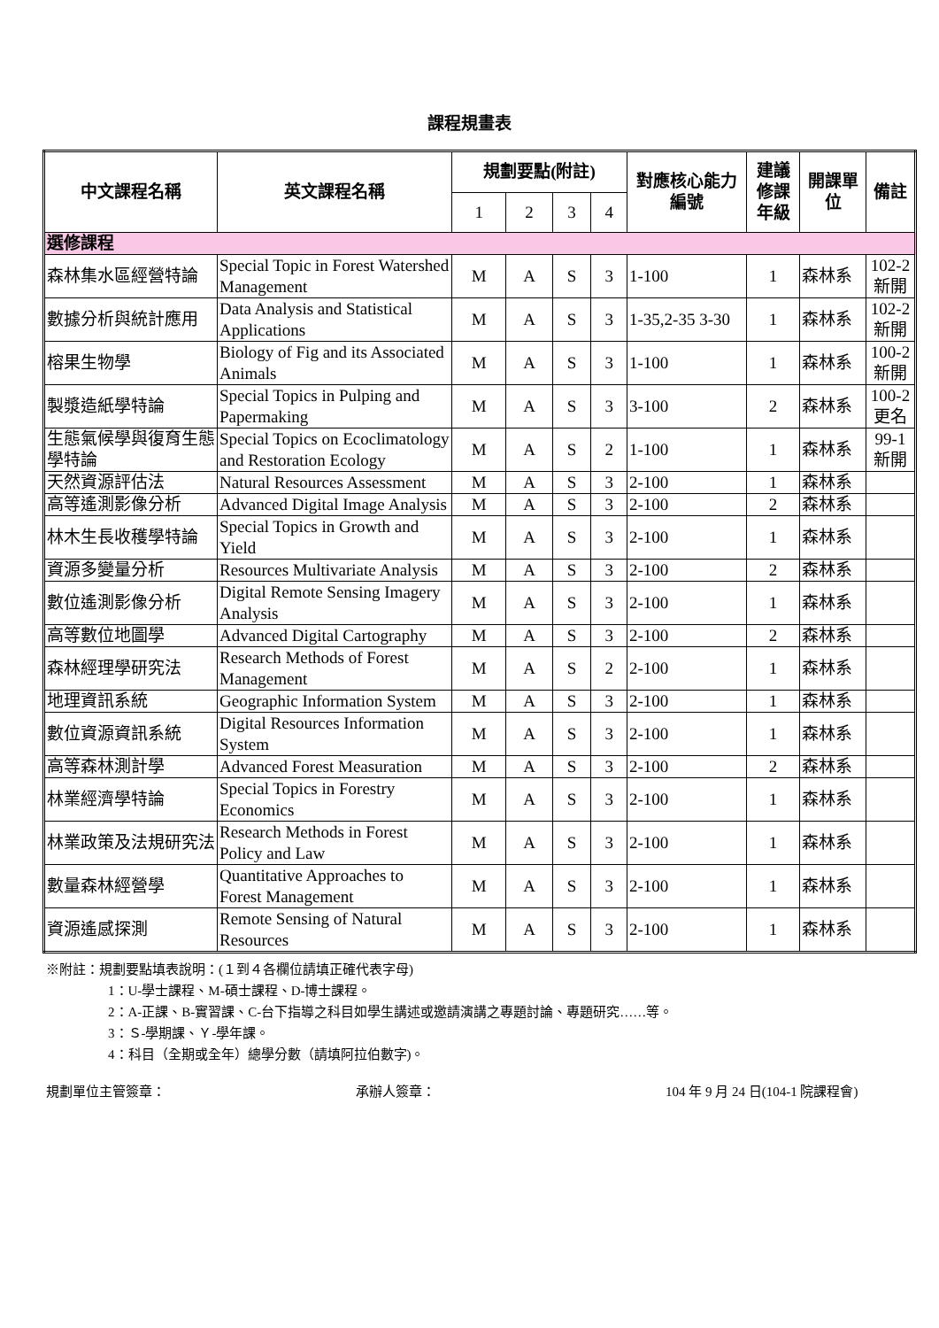課程規畫表
| 中文課程名稱 | 英文課程名稱 | 規劃要點(附註) | | | | 對應核心能力編號 | 建議修課年級 | 開課單位 | 備註 |
| --- | --- | --- | --- | --- | --- | --- | --- | --- | --- |
| | | 1 | 2 | 3 | 4 | | | | |
| 選修課程 | | | | | | | | | |
| 森林集水區經營特論 | Special Topic in Forest Watershed Management | M | A | S | 3 | 1-100 | 1 | 森林系 | 102-2 新開 |
| 數據分析與統計應用 | Data Analysis and Statistical Applications | M | A | S | 3 | 1-35,2-35 3-30 | 1 | 森林系 | 102-2 新開 |
| 榕果生物學 | Biology of Fig and its Associated Animals | M | A | S | 3 | 1-100 | 1 | 森林系 | 100-2 新開 |
| 製漿造紙學特論 | Special Topics in Pulping and Papermaking | M | A | S | 3 | 3-100 | 2 | 森林系 | 100-2 更名 |
| 生態氣候學與復育生態學特論 | Special Topics on Ecoclimatology and Restoration Ecology | M | A | S | 2 | 1-100 | 1 | 森林系 | 99-1 新開 |
| 天然資源評估法 | Natural Resources Assessment | M | A | S | 3 | 2-100 | 1 | 森林系 | |
| 高等遙測影像分析 | Advanced Digital Image Analysis | M | A | S | 3 | 2-100 | 2 | 森林系 | |
| 林木生長收穫學特論 | Special Topics in Growth and Yield | M | A | S | 3 | 2-100 | 1 | 森林系 | |
| 資源多變量分析 | Resources Multivariate Analysis | M | A | S | 3 | 2-100 | 2 | 森林系 | |
| 數位遙測影像分析 | Digital Remote Sensing Imagery Analysis | M | A | S | 3 | 2-100 | 1 | 森林系 | |
| 高等數位地圖學 | Advanced Digital Cartography | M | A | S | 3 | 2-100 | 2 | 森林系 | |
| 森林經理學研究法 | Research Methods of Forest Management | M | A | S | 2 | 2-100 | 1 | 森林系 | |
| 地理資訊系統 | Geographic Information System | M | A | S | 3 | 2-100 | 1 | 森林系 | |
| 數位資源資訊系統 | Digital Resources Information System | M | A | S | 3 | 2-100 | 1 | 森林系 | |
| 高等森林測計學 | Advanced Forest Measuration | M | A | S | 3 | 2-100 | 2 | 森林系 | |
| 林業經濟學特論 | Special Topics in Forestry Economics | M | A | S | 3 | 2-100 | 1 | 森林系 | |
| 林業政策及法規研究法 | Research Methods in Forest Policy and Law | M | A | S | 3 | 2-100 | 1 | 森林系 | |
| 數量森林經營學 | Quantitative Approaches to Forest Management | M | A | S | 3 | 2-100 | 1 | 森林系 | |
| 資源遙感探測 | Remote Sensing of Natural Resources | M | A | S | 3 | 2-100 | 1 | 森林系 | |
※附註：規劃要點填表說明：(１到４各欄位請填正確代表字母)
1：U-學士課程、M-碩士課程、D-博士課程。
2：A-正課、B-實習課、C-台下指導之科目如學生講述或邀請演講之專題討論、專題研究……等。
3：Ｓ-學期課、Ｙ-學年課。
4：科目（全期或全年）總學分數（請填阿拉伯數字)。
規劃單位主管簽章： 承辦人簽章： 104 年 9 月 24 日(104-1 院課程會)